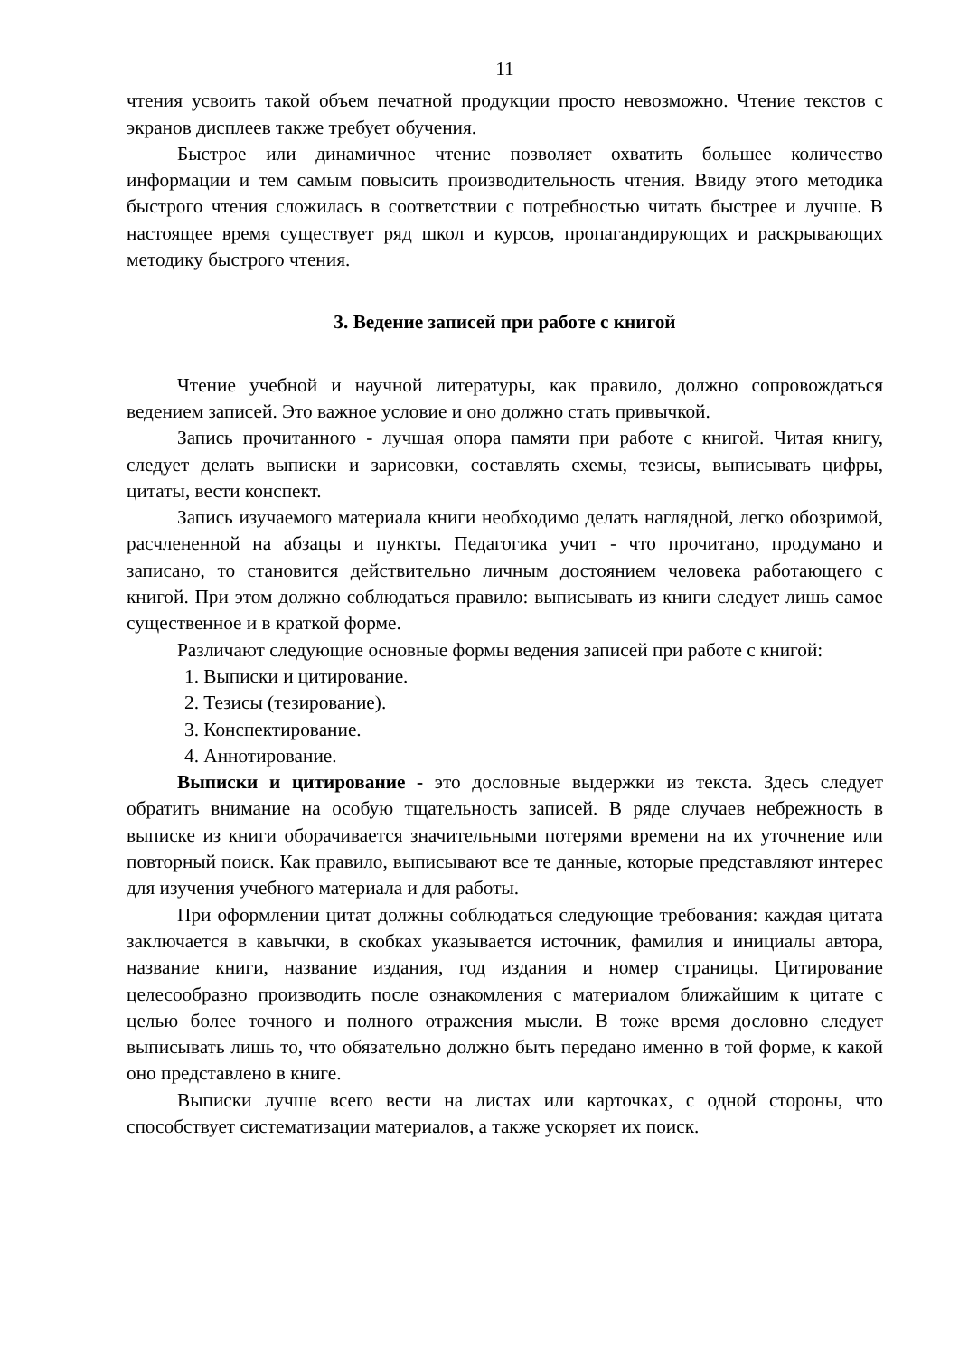11
чтения усвоить такой объем печатной продукции просто невозможно. Чтение текстов с экранов дисплеев также требует обучения.
Быстрое или динамичное чтение позволяет охватить большее количество информации и тем самым повысить производительность чтения. Ввиду этого методика быстрого чтения сложилась в соответствии с потребностью читать быстрее и лучше. В настоящее время существует ряд школ и курсов, пропагандирующих и раскрывающих методику быстрого чтения.
3. Ведение записей при работе с книгой
Чтение учебной и научной литературы, как правило, должно сопровождаться ведением записей. Это важное условие и оно должно стать привычкой.
Запись прочитанного - лучшая опора памяти при работе с книгой. Читая книгу, следует делать выписки и зарисовки, составлять схемы, тезисы, выписывать цифры, цитаты, вести конспект.
Запись изучаемого материала книги необходимо делать наглядной, легко обозримой, расчлененной на абзацы и пункты. Педагогика учит - что прочитано, продумано и записано, то становится действительно личным достоянием человека работающего с книгой. При этом должно соблюдаться правило: выписывать из книги следует лишь самое существенное и в краткой форме.
Различают следующие основные формы ведения записей при работе с книгой:
1. Выписки и цитирование.
2. Тезисы (тезирование).
3. Конспектирование.
4. Аннотирование.
Выписки и цитирование - это дословные выдержки из текста. Здесь следует обратить внимание на особую тщательность записей. В ряде случаев небрежность в выписке из книги оборачивается значительными потерями времени на их уточнение или повторный поиск. Как правило, выписывают все те данные, которые представляют интерес для изучения учебного материала и для работы.
При оформлении цитат должны соблюдаться следующие требования: каждая цитата заключается в кавычки, в скобках указывается источник, фамилия и инициалы автора, название книги, название издания, год издания и номер страницы. Цитирование целесообразно производить после ознакомления с материалом ближайшим к цитате с целью более точного и полного отражения мысли. В тоже время дословно следует выписывать лишь то, что обязательно должно быть передано именно в той форме, к какой оно представлено в книге.
Выписки лучше всего вести на листах или карточках, с одной стороны, что способствует систематизации материалов, а также ускоряет их поиск.